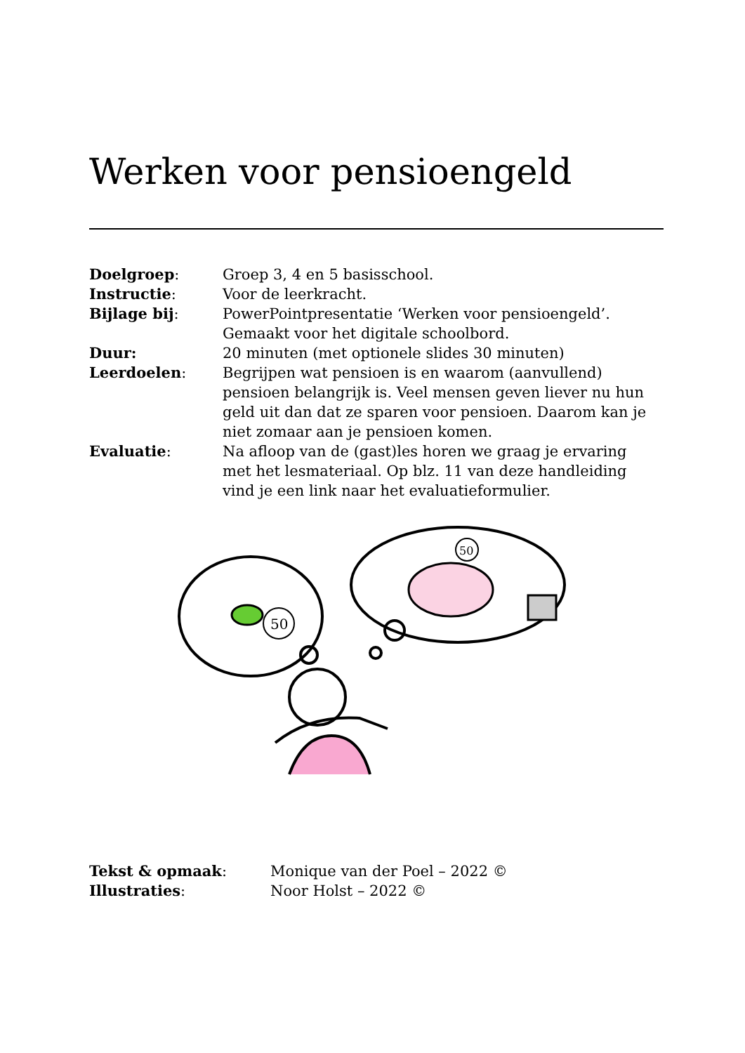Werken voor pensioengeld
| Doelgroep : | Groep 3, 4 en 5 basisschool. |
| Instructie : | Voor de leerkracht. |
| Bijlage bij : | PowerPointpresentatie ‘Werken voor pensioengeld’. Gemaakt voor het digitale schoolbord. |
| Duur: | 20 minuten (met optionele slides 30 minuten) |
| Leerdoelen : | Begrijpen wat pensioen is en waarom (aanvullend) pensioen belangrijk is. Veel mensen geven liever nu hun geld uit dan dat ze sparen voor pensioen. Daarom kan je niet zomaar aan je pensioen komen. |
| Evaluatie : | Na afloop van de (gast)les horen we graag je ervaring met het lesmateriaal. Op blz. 11 van deze handleiding vind je een link naar het evaluatieformulier. |
50
50
| Tekst & opmaak : | Monique van der Poel – 2022 © |
| Illustraties : | Noor Holst – 2022 © |